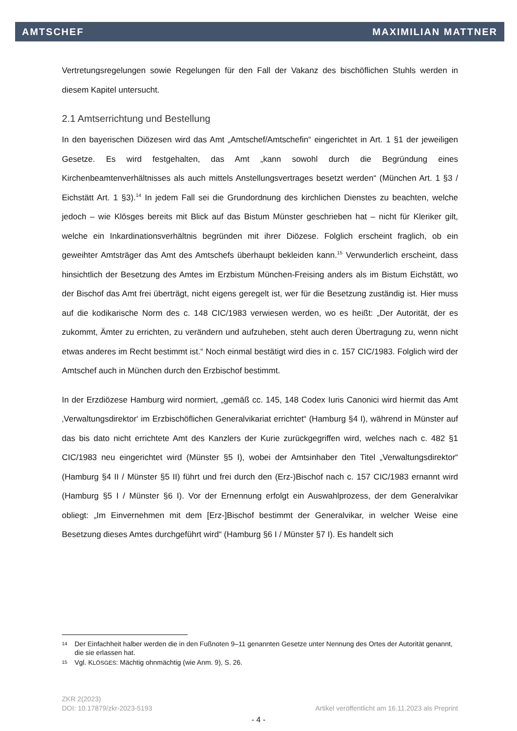AMTSCHEF MAXIMILIAN MATTNER
Vertretungsregelungen sowie Regelungen für den Fall der Vakanz des bischöflichen Stuhls werden in diesem Kapitel untersucht.
2.1 Amtserrichtung und Bestellung
In den bayerischen Diözesen wird das Amt „Amtschef/Amtschefin“ eingerichtet in Art. 1 §1 der jeweiligen Gesetze. Es wird festgehalten, das Amt „kann sowohl durch die Begründung eines Kirchenbeamtenverhältnisses als auch mittels Anstellungsvertrages besetzt werden“ (München Art. 1 §3 / Eichstätt Art. 1 §3).<sup>14</sup> In jedem Fall sei die Grundordnung des kirchlichen Dienstes zu beachten, welche jedoch – wie Klösges bereits mit Blick auf das Bistum Münster geschrieben hat – nicht für Kleriker gilt, welche ein Inkardinationsverhältnis begründen mit ihrer Diözese. Folglich erscheint fraglich, ob ein geweihter Amtsträger das Amt des Amtschefs überhaupt bekleiden kann.<sup>15</sup> Verwunderlich erscheint, dass hinsichtlich der Besetzung des Amtes im Erzbistum München-Freising anders als im Bistum Eichstätt, wo der Bischof das Amt frei überträgt, nicht eigens geregelt ist, wer für die Besetzung zuständig ist. Hier muss auf die kodikarische Norm des c. 148 CIC/1983 verwiesen werden, wo es heißt: „Der Autorität, der es zukommt, Ämter zu errichten, zu verändern und aufzuheben, steht auch deren Übertragung zu, wenn nicht etwas anderes im Recht bestimmt ist.“ Noch einmal bestätigt wird dies in c. 157 CIC/1983. Folglich wird der Amtschef auch in München durch den Erzbischof bestimmt.
In der Erzdiözese Hamburg wird normiert, „gemäß cc. 145, 148 Codex Iuris Canonici wird hiermit das Amt ‚Verwaltungsdirektor‘ im Erzbischöflichen Generalvikariat errichtet“ (Hamburg §4 I), während in Münster auf das bis dato nicht errichtete Amt des Kanzlers der Kurie zurückgegriffen wird, welches nach c. 482 §1 CIC/1983 neu eingerichtet wird (Münster §5 I), wobei der Amtsinhaber den Titel „Verwaltungsdirektor“ (Hamburg §4 II / Münster §5 II) führt und frei durch den (Erz-)Bischof nach c. 157 CIC/1983 ernannt wird (Hamburg §5 I / Münster §6 I). Vor der Ernennung erfolgt ein Auswahlprozess, der dem Generalvikar obliegt: „Im Einvernehmen mit dem [Erz-]Bischof bestimmt der Generalvikar, in welcher Weise eine Besetzung dieses Amtes durchgeführt wird“ (Hamburg §6 I / Münster §7 I). Es handelt sich
14 Der Einfachheit halber werden die in den Fußnoten 9–11 genannten Gesetze unter Nennung des Ortes der Autorität genannt, die sie erlassen hat.
15 Vgl. KLÖSGES: Mächtig ohnmächtig (wie Anm. 9), S. 26.
ZKR 2(2023)
DOI: 10.17879/zkr-2023-5193 Artikel veröffentlicht am 16.11.2023 als Preprint
- 4 -